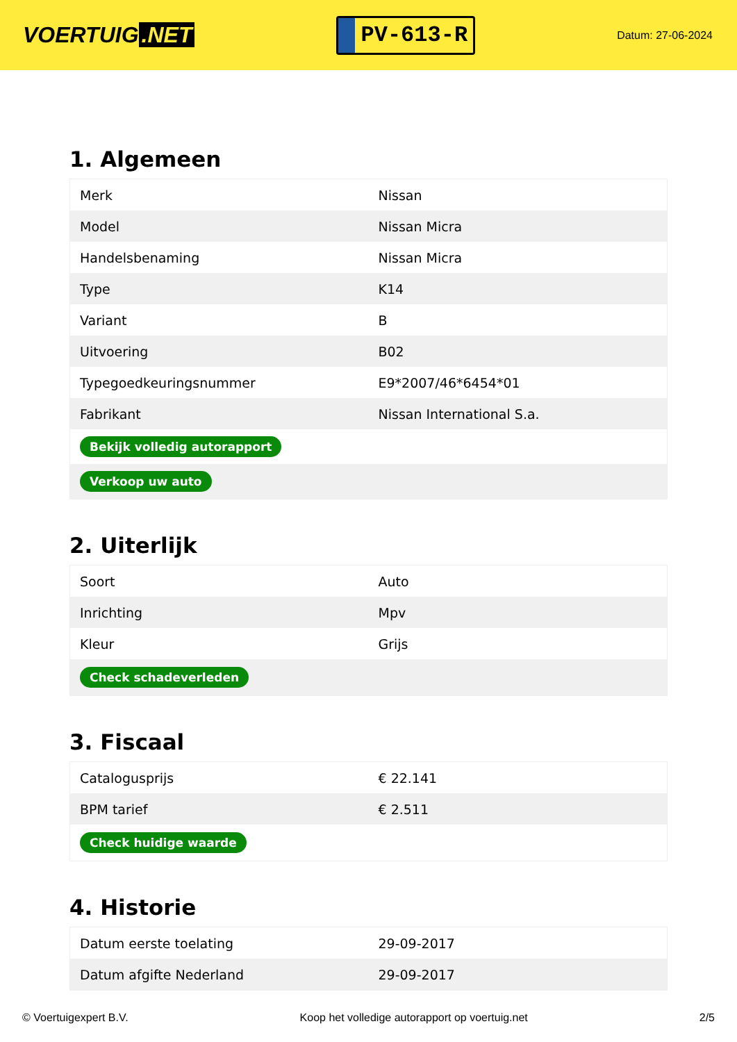VOERTUIG.NET
PV-613-R
Datum: 27-06-2024
1. Algemeen
| Merk | Nissan |
| Model | Nissan Micra |
| Handelsbenaming | Nissan Micra |
| Type | K14 |
| Variant | B |
| Uitvoering | B02 |
| Typegoedkeuringsnummer | E9*2007/46*6454*01 |
| Fabrikant | Nissan International S.a. |
| Bekijk volledig autorapport | |
| Verkoop uw auto | |
2. Uiterlijk
| Soort | Auto |
| Inrichting | Mpv |
| Kleur | Grijs |
| Check schadeverleden | |
3. Fiscaal
| Catalogusprijs | € 22.141 |
| BPM tarief | € 2.511 |
| Check huidige waarde | |
4. Historie
| Datum eerste toelating | 29-09-2017 |
| Datum afgifte Nederland | 29-09-2017 |
© Voertuigexpert B.V. Koop het volledige autorapport op voertuig.net 2/5